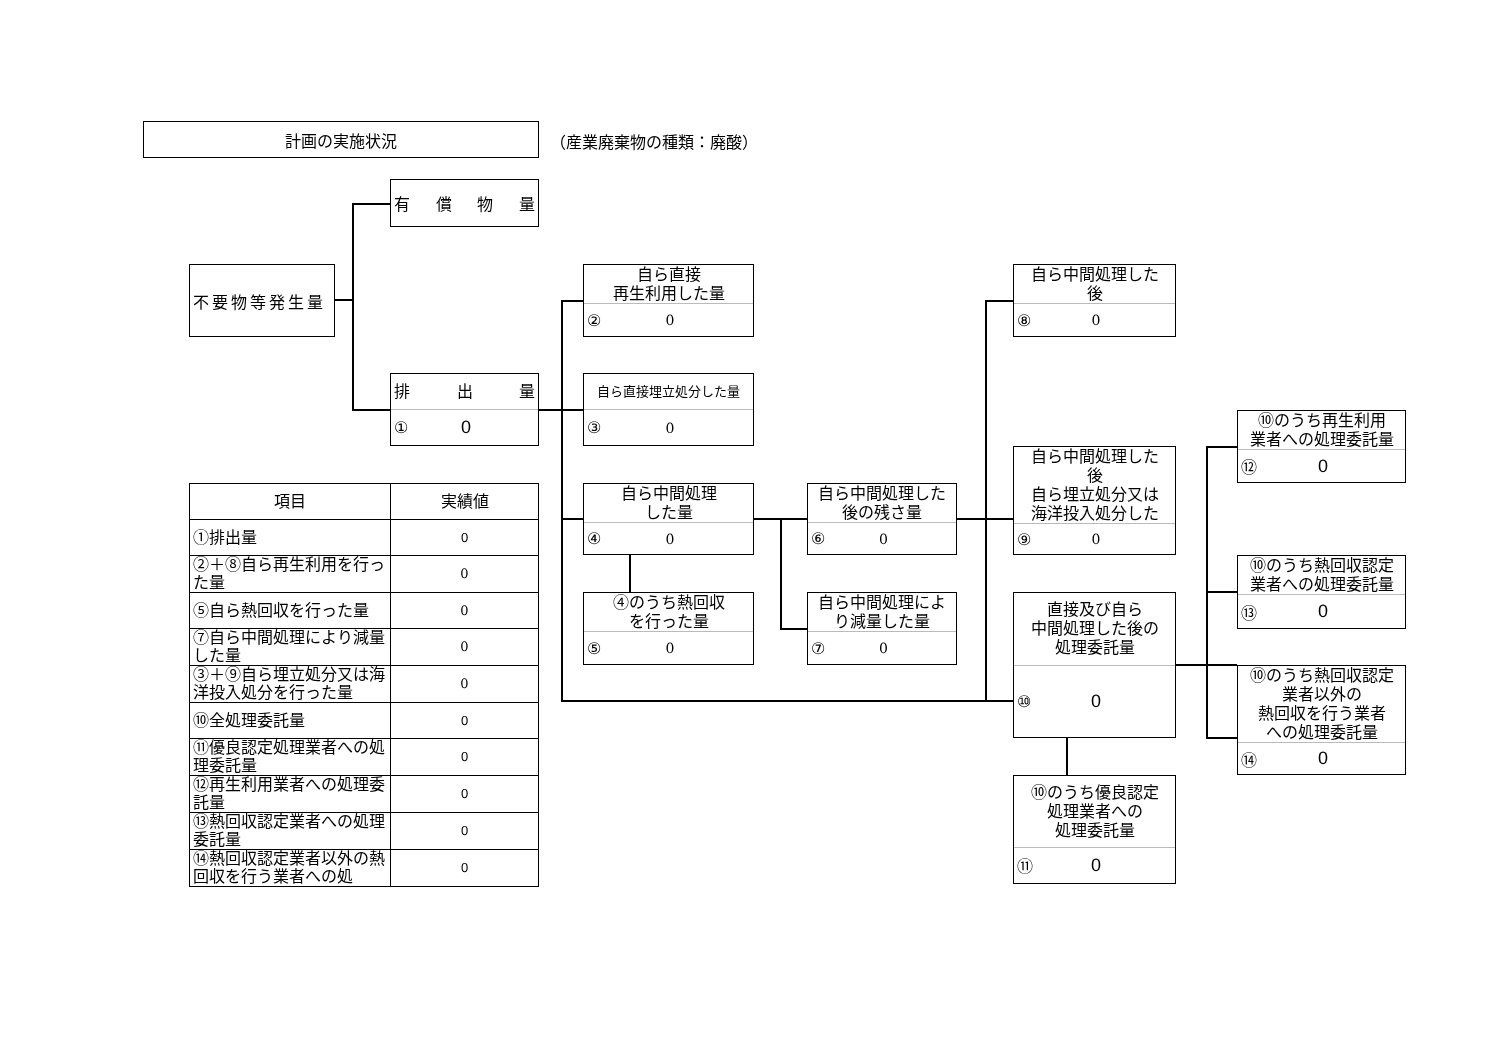計画の実施状況
（産業廃棄物の種類：廃酸）
不要物等発生量
有 償 物 量
排 出 量
① 0
自ら直接
再生利用した量
② 0
自ら直接埋立処分した量
③ 0
自ら中間処理
した量
④ 0
④のうち熱回収
を行った量
⑤ 0
自ら中間処理した
後の残さ量
⑥ 0
自ら中間処理によ
り減量した量
⑦ 0
自ら中間処理した
後
⑧ 0
自ら中間処理した
後
自ら埋立処分又は
海洋投入処分した
⑨ 0
直接及び自ら
中間処理した後の
処理委託量
⑩ 0
⑩のうち優良認定
処理業者への
処理委託量
⑪ 0
⑩のうち再生利用
業者への処理委託量
⑫ 0
⑩のうち熱回収認定
業者への処理委託量
⑬ 0
⑩のうち熱回収認定
業者以外の
熱回収を行う業者
への処理委託量
⑭ 0
| 項目 | 実績値 |
| --- | --- |
| ①排出量 | 0 |
| ②＋⑧自ら再生利用を行った量 | 0 |
| ⑤自ら熱回収を行った量 | 0 |
| ⑦自ら中間処理により減量した量 | 0 |
| ③＋⑨自ら埋立処分又は海洋投入処分を行った量 | 0 |
| ⑩全処理委託量 | 0 |
| ⑪優良認定処理業者への処理委託量 | 0 |
| ⑫再生利用業者への処理委託量 | 0 |
| ⑬熱回収認定業者への処理委託量 | 0 |
| ⑭熱回収認定業者以外の熱回収を行う業者への処 | 0 |